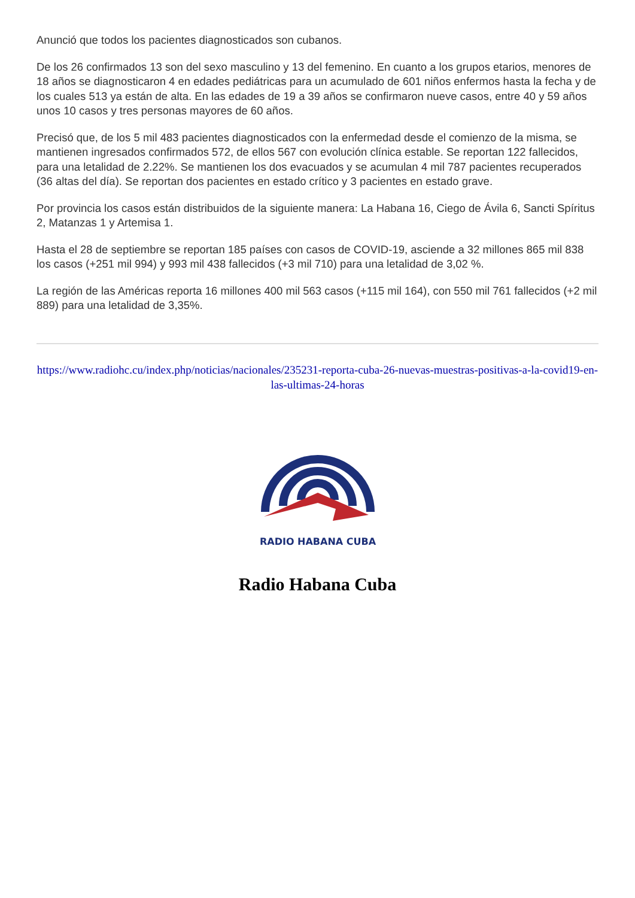Anunció que todos los pacientes diagnosticados son cubanos.
De los 26 confirmados 13 son del sexo masculino y 13 del femenino. En cuanto a los grupos etarios, menores de 18 años se diagnosticaron 4 en edades pediátricas para un acumulado de 601 niños enfermos hasta la fecha y de los cuales 513 ya están de alta. En las edades de 19 a 39 años se confirmaron nueve casos, entre 40 y 59 años unos 10 casos y tres personas mayores de 60 años.
Precisó que, de los 5 mil 483 pacientes diagnosticados con la enfermedad desde el comienzo de la misma, se mantienen ingresados confirmados 572, de ellos 567 con evolución clínica estable. Se reportan 122 fallecidos, para una letalidad de 2.22%. Se mantienen los dos evacuados y se acumulan 4 mil 787 pacientes recuperados (36 altas del día). Se reportan dos pacientes en estado crítico y 3 pacientes en estado grave.
Por provincia los casos están distribuidos de la siguiente manera: La Habana 16, Ciego de Ávila 6, Sancti Spíritus 2, Matanzas 1 y Artemisa 1.
Hasta el 28 de septiembre se reportan 185 países con casos de COVID-19, asciende a 32 millones 865 mil 838 los casos (+251 mil 994) y 993 mil 438 fallecidos (+3 mil 710) para una letalidad de 3,02 %.
La región de las Américas reporta 16 millones 400 mil 563 casos (+115 mil 164), con 550 mil 761 fallecidos (+2 mil 889) para una letalidad de 3,35%.
https://www.radiohc.cu/index.php/noticias/nacionales/235231-reporta-cuba-26-nuevas-muestras-positivas-a-la-covid19-en-las-ultimas-24-horas
RADIO HABANA CUBA
Radio Habana Cuba